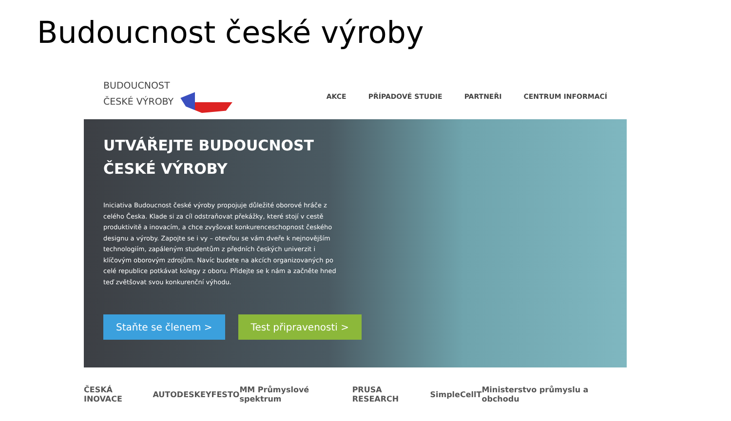Budoucnost české výroby
BUDOUCNOST
ČESKÉ VÝROBY
AKCE PŘÍPADOVÉ STUDIE PARTNEŘI CENTRUM INFORMACÍ
UTVÁŘEJTE BUDOUCNOST
ČESKÉ VÝROBY
Iniciativa Budoucnost české výroby propojuje důležité oborové hráče z celého Česka. Klade si za cíl odstraňovat překážky, které stojí v cestě produktivitě a inovacím, a chce zvyšovat konkurenceschopnost českého designu a výroby. Zapojte se i vy – otevřou se vám dveře k nejnovějším technologiím, zapáleným studentům z předních českých univerzit i klíčovým oborovým zdrojům. Navíc budete na akcích organizovaných po celé republice potkávat kolegy z oboru. Přidejte se k nám a začněte hned teď zvětšovat svou konkurenční výhodu.
Staňte se členem > Test připravenosti >
ČESKÁ INOVACE AUTODESK EY FESTO MM Průmyslové spektrum PRUSA RESEARCH SimpleCell T Ministerstvo průmyslu a obchodu